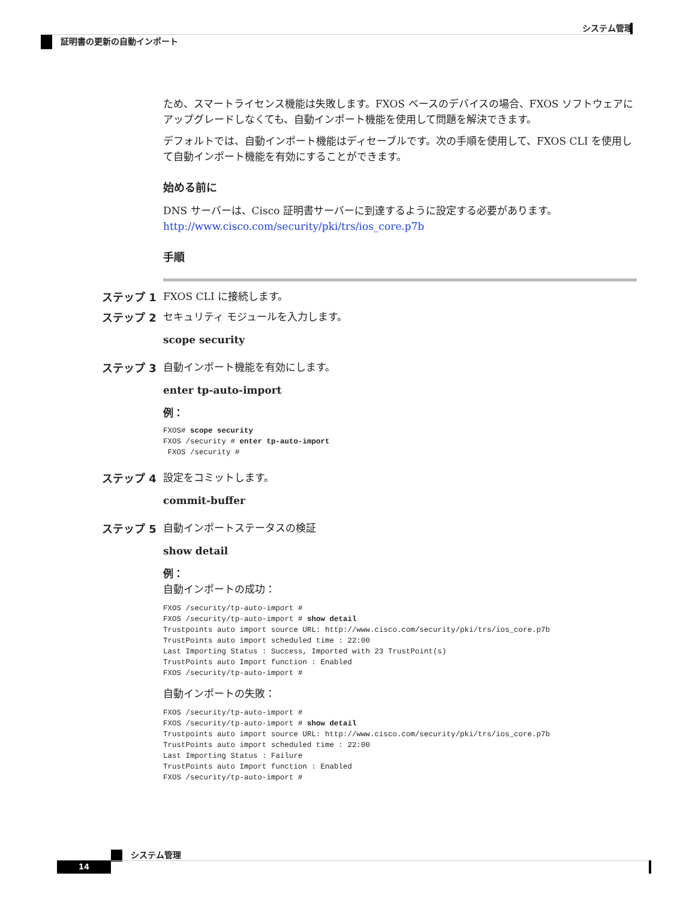システム管理
証明書の更新の自動インポート
ため、スマートライセンス機能は失敗します。FXOS ベースのデバイスの場合、FXOS ソフトウェアにアップグレードしなくても、自動インポート機能を使用して問題を解決できます。
デフォルトでは、自動インポート機能はディセーブルです。次の手順を使用して、FXOS CLI を使用して自動インポート機能を有効にすることができます。
始める前に
DNS サーバーは、Cisco 証明書サーバーに到達するように設定する必要があります。
http://www.cisco.com/security/pki/trs/ios_core.p7b
手順
ステップ 1 FXOS CLI に接続します。
ステップ 2 セキュリティ モジュールを入力します。
scope security
ステップ 3 自動インポート機能を有効にします。
enter tp-auto-import
例：
FXOS# scope security
FXOS /security # enter tp-auto-import
 FXOS /security #
ステップ 4 設定をコミットします。
commit-buffer
ステップ 5 自動インポートステータスの検証
show detail
例：
自動インポートの成功：
FXOS /security/tp-auto-import #
FXOS /security/tp-auto-import # show detail
Trustpoints auto import source URL: http://www.cisco.com/security/pki/trs/ios_core.p7b
TrustPoints auto import scheduled time : 22:00
Last Importing Status : Success, Imported with 23 TrustPoint(s)
TrustPoints auto Import function : Enabled
FXOS /security/tp-auto-import #
自動インポートの失敗：
FXOS /security/tp-auto-import #
FXOS /security/tp-auto-import # show detail
Trustpoints auto import source URL: http://www.cisco.com/security/pki/trs/ios_core.p7b
TrustPoints auto import scheduled time : 22:00
Last Importing Status : Failure
TrustPoints auto Import function : Enabled
FXOS /security/tp-auto-import #
システム管理
14